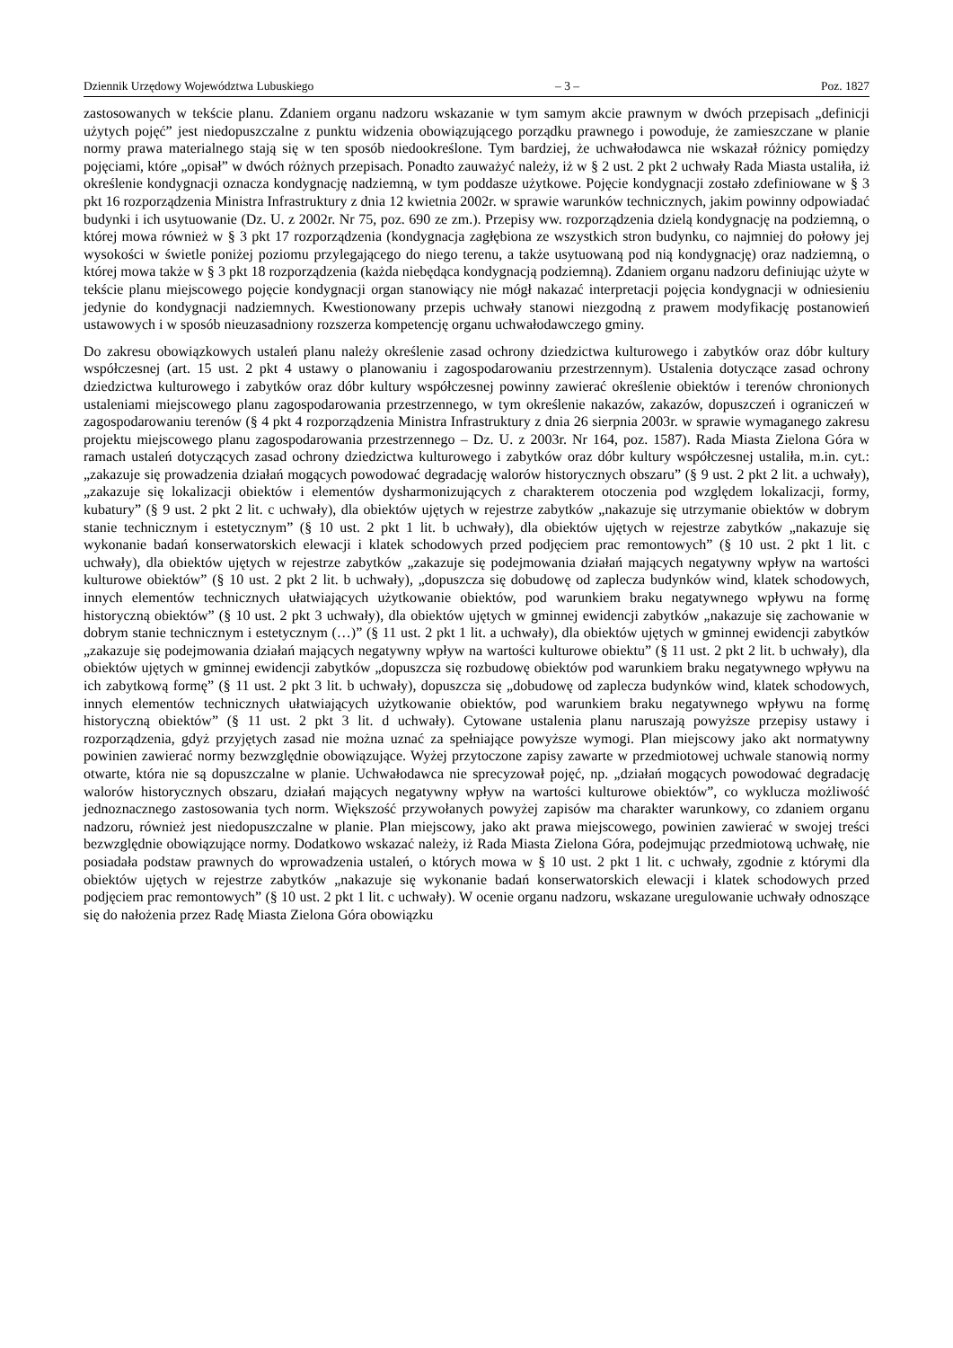Dziennik Urzędowy Województwa Lubuskiego – 3 – Poz. 1827
zastosowanych w tekście planu. Zdaniem organu nadzoru wskazanie w tym samym akcie prawnym w dwóch przepisach „definicji użytych pojęć” jest niedopuszczalne z punktu widzenia obowiązującego porządku prawnego i powoduje, że zamieszczane w planie normy prawa materialnego stają się w ten sposób niedookreślone. Tym bardziej, że uchwałodawca nie wskazał różnicy pomiędzy pojęciami, które „opisał” w dwóch różnych przepisach. Ponadto zauważyć należy, iż w § 2 ust. 2 pkt 2 uchwały Rada Miasta ustaliła, iż określenie kondygnacji oznacza kondygnację nadziemną, w tym poddasze użytkowe. Pojęcie kondygnacji zostało zdefiniowane w § 3 pkt 16 rozporządzenia Ministra Infrastruktury z dnia 12 kwietnia 2002r. w sprawie warunków technicznych, jakim powinny odpowiadać budynki i ich usytuowanie (Dz. U. z 2002r. Nr 75, poz. 690 ze zm.). Przepisy ww. rozporządzenia dzielą kondygnację na podziemną, o której mowa również w § 3 pkt 17 rozporządzenia (kondygnacja zagłębiona ze wszystkich stron budynku, co najmniej do połowy jej wysokości w świetle poniżej poziomu przylegającego do niego terenu, a także usytuowaną pod nią kondygnację) oraz nadziemną, o której mowa także w § 3 pkt 18 rozporządzenia (każda niebędąca kondygnacją podziemną). Zdaniem organu nadzoru definiując użyte w tekście planu miejscowego pojęcie kondygnacji organ stanowiący nie mógł nakazać interpretacji pojęcia kondygnacji w odniesieniu jedynie do kondygnacji nadziemnych. Kwestionowany przepis uchwały stanowi niezgodną z prawem modyfikację postanowień ustawowych i w sposób nieuzasadniony rozszerza kompetencję organu uchwałodawczego gminy.
Do zakresu obowiązkowych ustaleń planu należy określenie zasad ochrony dziedzictwa kulturowego i zabytków oraz dóbr kultury współczesnej (art. 15 ust. 2 pkt 4 ustawy o planowaniu i zagospodarowaniu przestrzennym). Ustalenia dotyczące zasad ochrony dziedzictwa kulturowego i zabytków oraz dóbr kultury współczesnej powinny zawierać określenie obiektów i terenów chronionych ustaleniami miejscowego planu zagospodarowania przestrzennego, w tym określenie nakazów, zakazów, dopuszczeń i ograniczeń w zagospodarowaniu terenów (§ 4 pkt 4 rozporządzenia Ministra Infrastruktury z dnia 26 sierpnia 2003r. w sprawie wymaganego zakresu projektu miejscowego planu zagospodarowania przestrzennego – Dz. U. z 2003r. Nr 164, poz. 1587). Rada Miasta Zielona Góra w ramach ustaleń dotyczących zasad ochrony dziedzictwa kulturowego i zabytków oraz dóbr kultury współczesnej ustaliła, m.in. cyt.: „zakazuje się prowadzenia działań mogących powodować degradację walorów historycznych obszaru” (§ 9 ust. 2 pkt 2 lit. a uchwały), „zakazuje się lokalizacji obiektów i elementów dysharmonizujących z charakterem otoczenia pod względem lokalizacji, formy, kubatury” (§ 9 ust. 2 pkt 2 lit. c uchwały), dla obiektów ujętych w rejestrze zabytków „nakazuje się utrzymanie obiektów w dobrym stanie technicznym i estetycznym” (§ 10 ust. 2 pkt 1 lit. b uchwały), dla obiektów ujętych w rejestrze zabytków „nakazuje się wykonanie badań konserwatorskich elewacji i klatek schodowych przed podjęciem prac remontowych” (§ 10 ust. 2 pkt 1 lit. c uchwały), dla obiektów ujętych w rejestrze zabytków „zakazuje się podejmowania działań mających negatywny wpływ na wartości kulturowe obiektów” (§ 10 ust. 2 pkt 2 lit. b uchwały), „dopuszcza się dobudowę od zaplecza budynków wind, klatek schodowych, innych elementów technicznych ułatwiających użytkowanie obiektów, pod warunkiem braku negatywnego wpływu na formę historyczną obiektów” (§ 10 ust. 2 pkt 3 uchwały), dla obiektów ujętych w gminnej ewidencji zabytków „nakazuje się zachowanie w dobrym stanie technicznym i estetycznym (…)” (§ 11 ust. 2 pkt 1 lit. a uchwały), dla obiektów ujętych w gminnej ewidencji zabytków „zakazuje się podejmowania działań mających negatywny wpływ na wartości kulturowe obiektu” (§ 11 ust. 2 pkt 2 lit. b uchwały), dla obiektów ujętych w gminnej ewidencji zabytków „dopuszcza się rozbudowę obiektów pod warunkiem braku negatywnego wpływu na ich zabytkową formę” (§ 11 ust. 2 pkt 3 lit. b uchwały), dopuszcza się „dobudowę od zaplecza budynków wind, klatek schodowych, innych elementów technicznych ułatwiających użytkowanie obiektów, pod warunkiem braku negatywnego wpływu na formę historyczną obiektów” (§ 11 ust. 2 pkt 3 lit. d uchwały). Cytowane ustalenia planu naruszają powyższe przepisy ustawy i rozporządzenia, gdyż przyjętych zasad nie można uznać za spełniające powyższe wymogi. Plan miejscowy jako akt normatywny powinien zawierać normy bezwzględnie obowiązujące. Wyżej przytoczone zapisy zawarte w przedmiotowej uchwale stanowią normy otwarte, która nie są dopuszczalne w planie. Uchwałodawca nie sprecyzował pojęć, np. „działań mogących powodować degradację walorów historycznych obszaru, działań mających negatywny wpływ na wartości kulturowe obiektów”, co wyklucza możliwość jednoznacznego zastosowania tych norm. Większość przywołanych powyżej zapisów ma charakter warunkowy, co zdaniem organu nadzoru, również jest niedopuszczalne w planie. Plan miejscowy, jako akt prawa miejscowego, powinien zawierać w swojej treści bezwzględnie obowiązujące normy. Dodatkowo wskazać należy, iż Rada Miasta Zielona Góra, podejmując przedmiotową uchwałę, nie posiadała podstaw prawnych do wprowadzenia ustaleń, o których mowa w § 10 ust. 2 pkt 1 lit. c uchwały, zgodnie z którymi dla obiektów ujętych w rejestrze zabytków „nakazuje się wykonanie badań konserwatorskich elewacji i klatek schodowych przed podjęciem prac remontowych” (§ 10 ust. 2 pkt 1 lit. c uchwały). W ocenie organu nadzoru, wskazane uregulowanie uchwały odnoszące się do nałożenia przez Radę Miasta Zielona Góra obowiązku